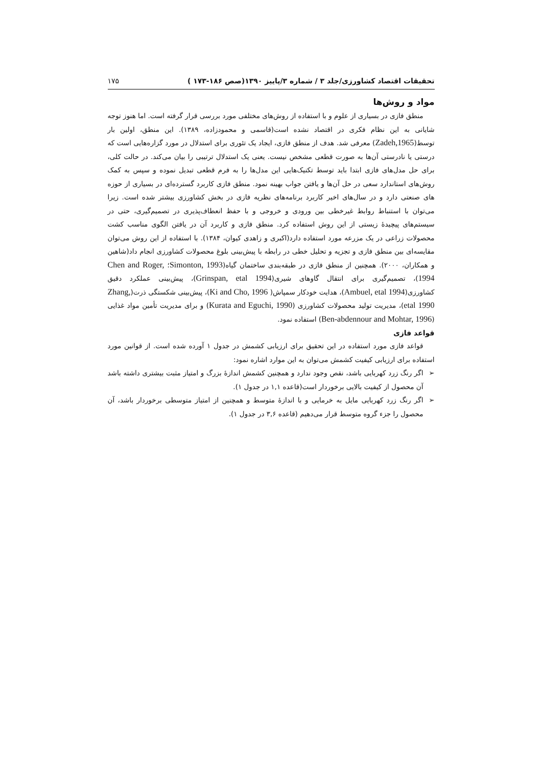تحقیقات اقتصاد کشاورزی/جلد ۳ / شماره ۳/پاییز ۱۳۹۰(صص ۱۸۶-۱۷۳ ) ۱۷۵
مواد و روش‌ها
منطق فازی در بسیاری از علوم و با استفاده از روش‌های مختلفی مورد بررسی قرار گرفته است. اما هنوز توجه شایانی به این نظام فکری در اقتصاد نشده است(قاسمی و محمودزاده، ۱۳۸۹). این منطق، اولین بار توسط(Zadeh,1965) معرفی شد. هدف از منطق فازی، ایجاد یک تئوری برای استدلال در مورد گزاره‌هایی است که درستی یا نادرستی آن‌ها به صورت قطعی مشخص نیست. یعنی یک استدلال ترتیبی را بیان می‌کند. در حالت کلی، برای حل مدل‌های فازی ابتدا باید توسط تکنیک‌هایی این مدل‌ها را به فرم قطعی تبدیل نموده و سپس به کمک روش‌های استاندارد سعی در حل آن‌ها و یافتن جواب بهینه نمود. منطق فازی کاربرد گسترده‌ای در بسیاری از حوزه های صنعتی دارد و در سال‌های اخیر کاربرد برنامه‌های نظریه فازی در بخش کشاورزی بیشتر شده است. زیرا می‌توان با استنباط روابط غیرخطی بین ورودی و خروجی و با حفظ انعطاف‌پذیری در تصمیم‌گیری، حتی در سیستم‌های پیچیدهٔ زیستی از این روش استفاده کرد. منطق فازی و کاربرد آن در یافتن الگوی مناسب کشت محصولات زراعی در یک مزرعه مورد استفاده دارد(اکبری و زاهدی کیوان، ۱۳۸۴). با استفاده از این روش می‌توان مقایسه‌ای بین منطق فازی و تجزیه و تحلیل خطی در رابطه با پیش‌بینی بلوغ محصولات کشاورزی انجام داد(شاهین و همکاران، ۲۰۰۰). همچنین از منطق فازی در طبقه‌بندی ساختمان گیاه(Simonton, 1993؛ Chen and Roger, 1994)، تصمیم‌گیری برای انتقال گاوهای شیری(Grinspan, etal 1994)، پیش‌بینی عملکرد دقیق کشاورزی(Ambuel, etal 1994)، هدایت خودکار سمپاش( Ki and Cho, 1996)، پیش‌بینی شکستگی ذرت(Zhang, etal 1990)، مدیریت تولید محصولات کشاورزی (Kurata and Eguchi, 1990) و برای مدیریت تأمین مواد غذایی (Ben-abdennour and Mohtar, 1996) استفاده نمود.
قواعد فازی
قواعد فازی مورد استفاده در این تحقیق برای ارزیابی کشمش در جدول ۱ آورده شده است. از قوانین مورد استفاده برای ارزیابی کیفیت کشمش می‌توان به این موارد اشاره نمود:
➢ اگر رنگ زرد کهربایی باشد، نقص وجود ندارد و همچنین کشمش اندازهٔ بزرگ و امتیاز مثبت بیشتری داشته باشد آن محصول از کیفیت بالایی برخوردار است(قاعده ۱,۱ در جدول ۱).
➢ اگر رنگ زرد کهربایی مایل به خرمایی و با اندازهٔ متوسط و همچنین از امتیاز متوسطی برخوردار باشد، آن محصول را جزء گروه متوسط قرار می‌دهیم (قاعده ۳,۶ در جدول ۱).